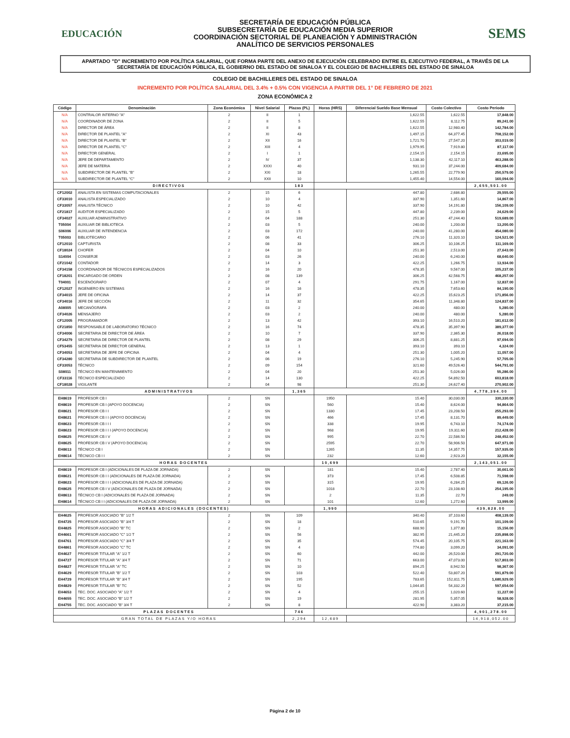EDUCACIÓN
SECRETARÍA DE EDUCACIÓN PÚBLICA
SUBSECRETARÍA DE EDUCACIÓN MEDIA SUPERIOR
COORDINACIÓN SECTORIAL DE PLANEACIÓN Y ADMINISTRACIÓN
ANALÍTICO DE SERVICIOS PERSONALES
SEMS
APARTADO "D" INCREMENTO POR POLÍTICA SALARIAL, QUE FORMA PARTE DEL ANEXO DE EJECUCIÓN CELEBRADO ENTRE EL EJECUTIVO FEDERAL, A TRAVÉS DE LA SECRETARÍA DE EDUCACIÓN PÚBLICA, EL GOBIERNO DEL ESTADO DE SINALOA Y EL COLEGIO DE BACHILLERES DEL ESTADO DE SINALOA
COLEGIO DE BACHILLERES DEL ESTADO DE SINALOA
INCREMENTO POR POLÍTICA SALARIAL DEL 3.4% + 0.5% CON VIGENCIA A PARTIR DEL 1° DE FEBRERO DE 2021
ZONA ECONÓMICA 2
| Código | Denominación | Zona Económica | Nivel Salarial | Plazas (PL) | Horas (HRS) | Diferencial Sueldo Base Mensual | Costo Colectivo | Costo Periodo |
| --- | --- | --- | --- | --- | --- | --- | --- | --- |
| N/A | CONTRALOR INTERNO "A" | 2 | II | 1 | | 1,622.55 | 1,622.55 | 17,848.00 |
| N/A | COORDINADOR DE ZONA | 2 | II | 5 | | 1,622.55 | 8,112.75 | 89,241.00 |
| N/A | DIRECTOR DE ÁREA | 2 | II | 8 | | 1,622.55 | 12,980.40 | 142,784.00 |
| N/A | DIRECTOR DE PLANTEL "A" | 2 | XI | 43 | | 1,497.15 | 64,377.45 | 708,152.00 |
| N/A | DIRECTOR DE PLANTEL "B" | 2 | XII | 16 | | 1,721.70 | 27,547.20 | 303,019.00 |
| N/A | DIRECTOR DE PLANTEL "C" | 2 | XIII | 4 | | 1,979.95 | 7,919.80 | 87,117.00 |
| N/A | DIRECTOR GENERAL | 2 | I | 1 | | 2,154.15 | 2,154.15 | 23,695.00 |
| N/A | JEFE DE DEPARTAMENTO | 2 | IV | 37 | | 1,138.30 | 42,117.10 | 463,288.00 |
| N/A | JEFE DE MATERIA | 2 | XXXI | 40 | | 931.10 | 37,244.00 | 409,684.00 |
| N/A | SUBDIRECTOR DE PLANTEL "B" | 2 | XXI | 18 | | 1,265.55 | 22,779.90 | 250,579.00 |
| N/A | SUBDIRECTOR DE PLANTEL "C" | 2 | XXII | 10 | | 1,455.40 | 14,554.00 | 160,094.00 |
| DIRECTIVOS | | | | 183 | | | | 2,655,501.00 |
| CF12002 | ANALISTA EN SISTEMAS COMPUTACIONALES | 2 | 15 | 6 | | 447.80 | 2,686.80 | 29,555.00 |
| CF33010 | ANALISTA ESPECIALIZADO | 2 | 10 | 4 | | 337.90 | 1,351.60 | 14,867.00 |
| CF33057 | ANALISTA TÉCNICO | 2 | 10 | 42 | | 337.90 | 14,191.80 | 156,109.00 |
| CF21817 | AUDITOR ESPECIALIZADO | 2 | 15 | 5 | | 447.80 | 2,239.00 | 24,629.00 |
| CF34027 | AUXILIAR ADMINISTRATIVO | 2 | 04 | 188 | | 251.30 | 47,244.40 | 519,689.00 |
| T05004 | AUXILIAR DE BIBLIOTECA | 2 | 03 | 5 | | 240.00 | 1,200.00 | 13,200.00 |
| S06006 | AUXILIAR DE INTENDENCIA | 2 | 03 | 172 | | 240.00 | 41,280.00 | 454,080.00 |
| T05003 | BIBLIOTECARIO | 2 | 06 | 41 | | 276.10 | 11,320.10 | 124,521.00 |
| CF12010 | CAPTURISTA | 2 | 08 | 33 | | 306.25 | 10,106.25 | 111,169.00 |
| CF18024 | CHOFER | 2 | 04 | 10 | | 251.30 | 2,513.00 | 27,643.00 |
| S14004 | CONSERJE | 2 | 03 | 26 | | 240.00 | 6,240.00 | 68,640.00 |
| CF21042 | CONTADOR | 2 | 14 | 3 | | 422.25 | 1,266.75 | 13,934.00 |
| CF34158 | COORDINADOR DE TÉCNICOS ESPECIALIZADOS | 2 | 16 | 20 | | 478.35 | 9,567.00 | 105,237.00 |
| CF18201 | ENCARGADO DE ORDEN | 2 | 08 | 139 | | 306.25 | 42,568.75 | 468,257.00 |
| T04001 | ESCENÓGRAFO | 2 | 07 | 4 | | 291.75 | 1,167.00 | 12,837.00 |
| CF12027 | INGENIERO EN SISTEMAS | 2 | 16 | 16 | | 478.35 | 7,653.60 | 84,190.00 |
| CF34015 | JEFE DE OFICINA | 2 | 14 | 37 | | 422.25 | 15,623.25 | 171,856.00 |
| CF34016 | JEFE DE SECCIÓN | 2 | 11 | 32 | | 354.65 | 11,348.80 | 124,837.00 |
| A08005 | MECANÓGRAFA | 2 | 03 | 2 | | 240.00 | 480.00 | 5,280.00 |
| CF34026 | MENSAJERO | 2 | 03 | 2 | | 240.00 | 480.00 | 5,280.00 |
| CF12005 | PROGRAMADOR | 2 | 13 | 42 | | 393.10 | 16,510.20 | 181,612.00 |
| CF21850 | RESPONSABLE DE LABORATORIO TÉCNICO | 2 | 16 | 74 | | 478.35 | 35,397.90 | 389,377.00 |
| CF34006 | SECRETARIA DE DIRECTOR DE ÁREA | 2 | 10 | 7 | | 337.90 | 2,365.30 | 26,018.00 |
| CF34279 | SECRETARIA DE DIRECTOR DE PLANTEL | 2 | 08 | 29 | | 306.25 | 8,881.25 | 97,694.00 |
| CF53455 | SECRETARIA DE DIRECTOR GENERAL | 2 | 13 | 1 | | 393.10 | 393.10 | 4,324.00 |
| CF34053 | SECRETARIA DE JEFE DE OFICINA | 2 | 04 | 4 | | 251.30 | 1,005.20 | 11,057.00 |
| CF34280 | SECRETARIA DE SUBDIRECTOR DE PLANTEL | 2 | 06 | 19 | | 276.10 | 5,245.90 | 57,705.00 |
| CF33053 | TÉCNICO | 2 | 09 | 154 | | 321.60 | 49,526.40 | 544,791.00 |
| S08011 | TÉCNICO EN MANTENIMIENTO | 2 | 04 | 20 | | 251.30 | 5,026.00 | 55,286.00 |
| CF33116 | TÉCNICO ESPECIALIZADO | 2 | 14 | 130 | | 422.25 | 54,892.50 | 603,818.00 |
| CF18028 | VIGILANTE | 2 | 04 | 98 | | 251.30 | 24,627.40 | 270,902.00 |
| ADMINISTRATIVOS | | | | 1,365 | | | | 4,778,394.00 |
| EH8619 | PROFESOR CB I | 2 | SN | | 1950 | 15.40 | 30,030.00 | 330,330.00 |
| EH8619 | PROFESOR CB I (APOYO DOCENCIA) | 2 | SN | | 560 | 15.40 | 8,624.00 | 94,864.00 |
| EH8621 | PROFESOR CB I I | 2 | SN | | 1330 | 17.45 | 23,208.50 | 255,293.00 |
| EH8621 | PROFESOR CB I I (APOYO DOCENCIA) | 2 | SN | | 466 | 17.45 | 8,131.70 | 89,449.00 |
| EH8623 | PROFESOR CB I I I | 2 | SN | | 338 | 19.95 | 6,743.10 | 74,174.00 |
| EH8623 | PROFESOR CB I I I (APOYO DOCENCIA) | 2 | SN | | 968 | 19.95 | 19,311.60 | 212,428.00 |
| EH8625 | PROFESOR CB I V | 2 | SN | | 995 | 22.70 | 22,586.50 | 248,452.00 |
| EH8625 | PROFESOR CB I V (APOYO DOCENCIA) | 2 | SN | | 2595 | 22.70 | 58,906.50 | 647,971.00 |
| EH8613 | TÉCNICO CB I | 2 | SN | | 1265 | 11.35 | 14,357.75 | 157,935.00 |
| EH8614 | TÉCNICO CB I I | 2 | SN | | 232 | 12.60 | 2,923.20 | 32,155.00 |
| HORAS DOCENTES | | | | | 10,699 | | | 2,143,051.00 |
| EH8619 | PROFESOR CB I (ADICIONALES DE PLAZA DE JORNADA) | 2 | SN | | 181 | 15.40 | 2,787.40 | 30,661.00 |
| EH8621 | PROFESOR CB I I (ADICIONALES DE PLAZA DE JORNADA) | 2 | SN | | 373 | 17.45 | 6,508.85 | 71,598.00 |
| EH8623 | PROFESOR CB I I I (ADICIONALES DE PLAZA DE JORNADA) | 2 | SN | | 315 | 19.95 | 6,284.25 | 69,126.00 |
| EH8625 | PROFESOR CB I V (ADICIONALES DE PLAZA DE JORNADA) | 2 | SN | | 1018 | 22.70 | 23,108.60 | 254,195.00 |
| EH8613 | TÉCNICO CB I (ADICIONALES DE PLAZA DE JORNADA) | 2 | SN | | 2 | 11.35 | 22.70 | 249.00 |
| EH8614 | TÉCNICO CB I I (ADICIONALES DE PLAZA DE JORNADA) | 2 | SN | | 101 | 12.60 | 1,272.60 | 13,999.00 |
| HORAS ADICIONALES (DOCENTES) | | | | | 1,990 | | | 439,828.00 |
| EH4625 | PROFESOR ASOCIADO "B" 1/2 T | 2 | SN | 109 | | 340.40 | 37,103.60 | 408,139.00 |
| EH4725 | PROFESOR ASOCIADO "B" 3/4 T | 2 | SN | 18 | | 510.65 | 9,191.70 | 101,109.00 |
| EH4825 | PROFESOR ASOCIADO "B" TC | 2 | SN | 2 | | 688.90 | 1,377.80 | 15,156.00 |
| EH4661 | PROFESOR ASOCIADO "C" 1/2 T | 2 | SN | 56 | | 382.95 | 21,445.20 | 235,898.00 |
| EH4761 | PROFESOR ASOCIADO "C" 3/4 T | 2 | SN | 35 | | 574.45 | 20,105.75 | 221,163.00 |
| EH4861 | PROFESOR ASOCIADO "C" TC | 2 | SN | 4 | | 774.80 | 3,099.20 | 34,091.00 |
| EH4627 | PROFESOR TITULAR "A" 1/2 T | 2 | SN | 60 | | 442.00 | 26,520.00 | 291,720.00 |
| EH4727 | PROFESOR TITULAR "A" 3/4 T | 2 | SN | 71 | | 663.00 | 47,073.00 | 517,803.00 |
| EH4827 | PROFESOR TITULAR "A" TC | 2 | SN | 10 | | 894.25 | 8,942.50 | 98,367.00 |
| EH4629 | PROFESOR TITULAR "B" 1/2 T | 2 | SN | 103 | | 522.40 | 53,807.20 | 591,879.00 |
| EH4729 | PROFESOR TITULAR "B" 3/4 T | 2 | SN | 195 | | 783.65 | 152,811.75 | 1,680,929.00 |
| EH4829 | PROFESOR TITULAR "B" TC | 2 | SN | 52 | | 1,044.85 | 54,332.20 | 597,654.00 |
| EH4653 | TEC. DOC. ASOCIADO "A" 1/2 T | 2 | SN | 4 | | 255.15 | 1,020.60 | 11,227.00 |
| EH4655 | TEC. DOC. ASOCIADO "B" 1/2 T | 2 | SN | 19 | | 281.95 | 5,357.05 | 58,928.00 |
| EH4755 | TEC. DOC. ASOCIADO "B" 3/4 T | 2 | SN | 8 | | 422.90 | 3,383.20 | 37,215.00 |
| PLAZAS DOCENTES | | | | 746 | | | | 4,901,278.00 |
| GRAN TOTAL DE PLAZAS Y/O HORAS | | | | 2,294 | 12,689 | | | 14,918,052.00 |
Página 2 de 10